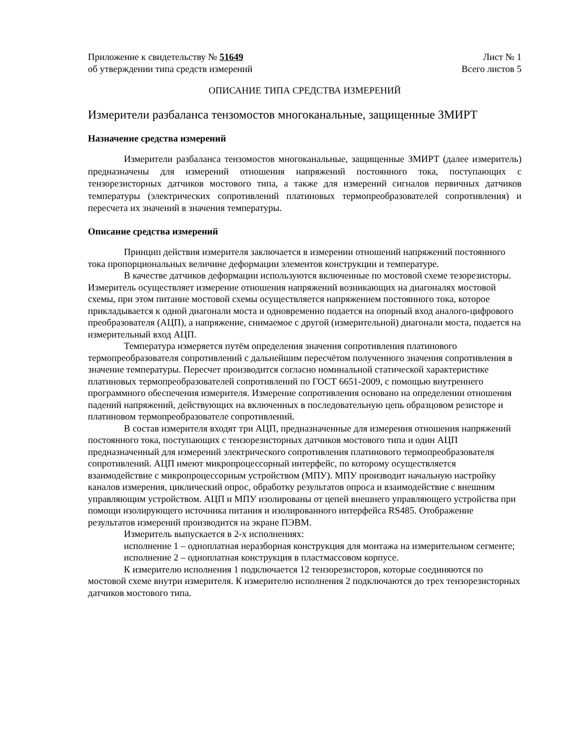Приложение к свидетельству № 51649
об утверждении типа средств измерений
Лист № 1
Всего листов 5
ОПИСАНИЕ ТИПА СРЕДСТВА ИЗМЕРЕНИЙ
Измерители разбаланса тензомостов многоканальные, защищенные ЗМИРТ
Назначение средства измерений
Измерители разбаланса тензомостов многоканальные, защищенные ЗМИРТ (далее измеритель) предназначены для измерений отношения напряжений постоянного тока, поступающих с тензорезисторных датчиков мостового типа, а также для измерений сигналов первичных датчиков температуры (электрических сопротивлений платиновых термопреобразователей сопротивления) и пересчета их значений в значения температуры.
Описание средства измерений
Принцип действия измерителя заключается в измерении отношений напряжений постоянного тока пропорциональных величине деформации элементов конструкции и температуре.
В качестве датчиков деформации используются включенные по мостовой схеме тезорезисторы. Измеритель осуществляет измерение отношения напряжений возникающих на диагоналях мостовой схемы, при этом питание мостовой схемы осуществляется напряжением постоянного тока, которое прикладывается к одной диагонали моста и одновременно подается на опорный вход аналого-цифрового преобразователя (АЦП), а напряжение, снимаемое с другой (измерительной) диагонали моста, подается на измерительный вход АЦП.
Температура измеряется путём определения значения сопротивления платинового термопреобразователя сопротивлений с дальнейшим пересчётом полученного значения сопротивления в значение температуры. Пересчет производится согласно номинальной статической характеристике платиновых термопреобразователей сопротивлений по ГОСТ 6651-2009, с помощью внутреннего программного обеспечения измерителя. Измерение сопротивления основано на определении отношения падений напряжений, действующих на включенных в последовательную цепь образцовом резисторе и платиновом термопреобразователе сопротивлений.
В состав измерителя входят три АЦП, предназначенные для измерения отношения напряжений постоянного тока, поступающих с тензорезисторных датчиков мостового типа и один АЦП предназначенный для измерений электрического сопротивления платинового термопреобразователя сопротивлений. АЦП имеют микропроцессорный интерфейс, по которому осуществляется взаимодействие с микропроцессорным устройством (МПУ). МПУ производит начальную настройку каналов измерения, циклический опрос, обработку результатов опроса и взаимодействие с внешним управляющим устройством. АЦП и МПУ изолированы от цепей внешнего управляющего устройства при помощи изолирующего источника питания и изолированного интерфейса RS485. Отображение результатов измерений производится на экране ПЭВМ.
Измеритель выпускается в 2-х исполнениях:
исполнение 1 – одноплатная неразборная конструкция для монтажа на измерительном сегменте;
исполнение 2 – одноплатная конструкция в пластмассовом корпусе.
К измерителю исполнения 1 подключается 12 тензорезисторов, которые соединяются по мостовой схеме внутри измерителя. К измерителю исполнения 2 подключаются до трех тензорезисторных датчиков мостового типа.